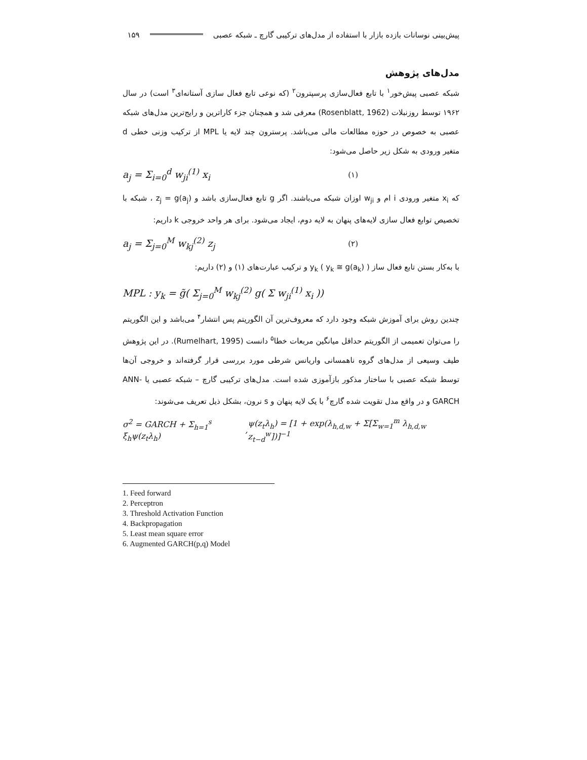پیش‌بینی نوسانات بازده بازار با استفاده از مدل‌های ترکیبی گارچ ـ شبکه عصبی ۱۵۹
مدل‌های پژوهش
شبکه عصبی پیش‌خور<sup>۱</sup> با تابع فعال‌سازی پرسپترون<sup>۲</sup> (که نوعی تابع فعال سازی آستانه‌ای<sup>۳</sup> است) در سال ۱۹۶۲ توسط روزنبلات (Rosenblatt, 1962) معرفی شد و همچنان جزء کاراترین و رایج‌ترین مدل‌های شبکه عصبی به خصوص در حوزه مطالعات مالی می‌باشد. پرسترون چند لایه یا MPL از ترکیب وزنی خطی d متغیر ورودی به شکل زیر حاصل می‌شود:
a<sub>j</sub> = Σ<sub>i=0</sub><sup>d</sup> w<sub>ji</sub><sup>(1)</sup> x<sub>i</sub> (۱)
که x<sub>i</sub> متغیر ورودی i ام و w<sub>ji</sub> اوزان شبکه می‌باشند. اگر g تابع فعال‌سازی باشد و z<sub>j</sub> = g(a<sub>j</sub>) ، شبکه با تخصیص توابع فعال سازی لایه‌های پنهان به لایه دوم، ایجاد می‌شود. برای هر واحد خروجی k داریم:
a<sub>j</sub> = Σ<sub>j=0</sub><sup>M</sup> w<sub>kj</sub><sup>(2)</sup> z<sub>j</sub> (۲)
با به‌کار بستن تابع فعال ساز y<sub>k</sub> ( y<sub>k</sub> ≅ g(a<sub>k</sub>) ) و ترکیب عبارت‌های (۱) و (۲) داریم:
MPL : y<sub>k</sub> = g̃( Σ<sub>j=0</sub><sup>M</sup> w<sub>kj</sub><sup>(2)</sup> g( Σ w<sub>ji</sub><sup>(1)</sup> x<sub>i</sub> ))
چندین روش برای آموزش شبکه وجود دارد که معروف‌ترین آن الگوریتم پس انتشار<sup>۴</sup> می‌باشد و این الگوریتم را می‌توان تعمیمی از الگوریتم حداقل میانگین مربعات خطا<sup>۵</sup> دانست (Rumelhart, 1995). در این پژوهش طیف وسیعی از مدل‌های گروه ناهمسانی واریانس شرطی مورد بررسی قرار گرفته‌اند و خروجی آن‌ها توسط شبکه عصبی با ساختار مذکور بازآموزی شده است. مدل‌های ترکیبی گارچ – شبکه عصبی یا ANN-GARCH و در واقع مدل تقویت شده گارچ<sup>۶</sup> با یک لایه پنهان و s نرون، بشکل ذیل تعریف می‌شوند:
σ<sup>2</sup> = GARCH + Σ<sub>h=1</sub><sup>s</sup> ξ<sub>h</sub>ψ(z<sub>t</sub>λ<sub>h</sub>), ψ(z<sub>t</sub>λ<sub>h</sub>) = [1 + exp(λ<sub>h,d,w</sub> + Σ[Σ<sub>w=1</sub><sup>m</sup> λ<sub>h,d,w</sub> z<sub>t−d</sub><sup>w</sup>])]<sup>−1</sup>
1. Feed forward
2. Perceptron
3. Threshold Activation Function
4. Backpropagation
5. Least mean square error
6. Augmented GARCH(p,q) Model